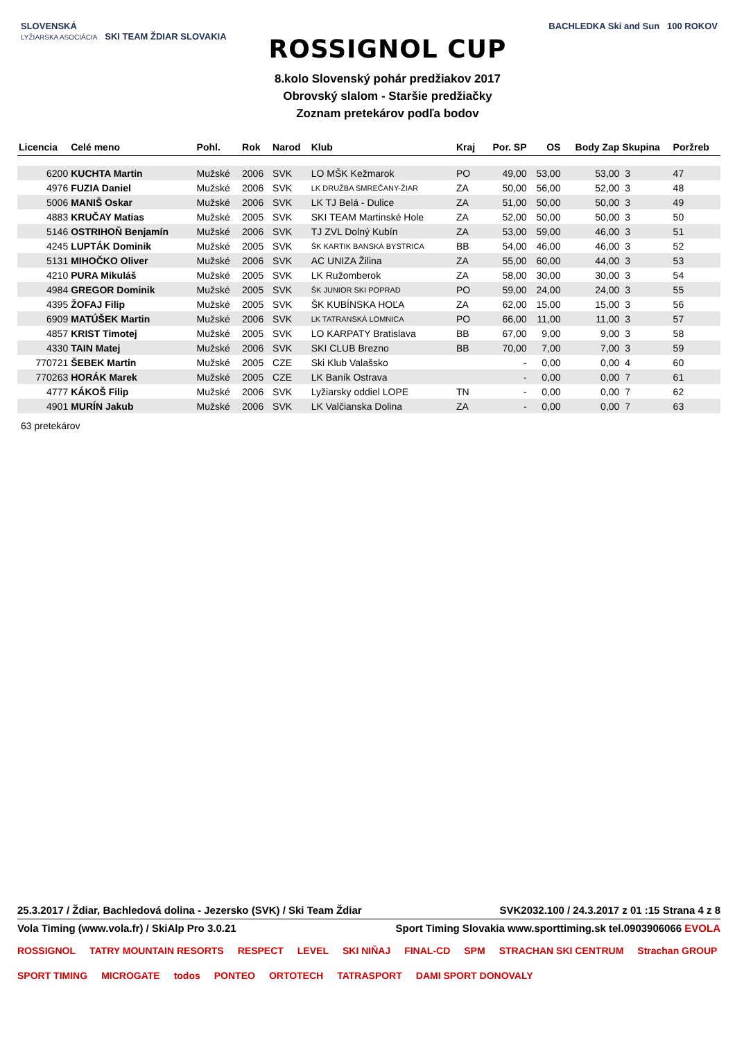SLOVENSKÁ
LYŽIARSKA ASOCIÁCIA SKI TEAM ŽDIAR SLOVAKIA
ROSSIGNOL CUP
8.kolo Slovenský pohár predžiakov 2017
Obrovský slalom - Staršie predžiačky
Zoznam pretekárov podľa bodov
BACHLEDKA Ski and Sun 100 ROKOV
| Licencia | Celé meno | Pohl. | Rok | Narod | Klub | Kraj | Por. SP | OS | Body Zap | Skupina | Poržreb |
| --- | --- | --- | --- | --- | --- | --- | --- | --- | --- | --- | --- |
| 6200 | KUCHTA Martin | Mužské | 2006 | SVK | LO MŠK Kežmarok | PO | 49,00 | 53,00 | 53,00 | 3 | 47 |
| 4976 | FUZIA Daniel | Mužské | 2006 | SVK | LK DRUŽBA SMREČANY-ŽIAR | ZA | 50,00 | 56,00 | 52,00 | 3 | 48 |
| 5006 | MANIŠ Oskar | Mužské | 2006 | SVK | LK TJ Belá - Dulice | ZA | 51,00 | 50,00 | 50,00 | 3 | 49 |
| 4883 | KRUČAY Matias | Mužské | 2005 | SVK | SKI TEAM Martinské Hole | ZA | 52,00 | 50,00 | 50,00 | 3 | 50 |
| 5146 | OSTRIHOŇ Benjamín | Mužské | 2006 | SVK | TJ ZVL Dolný Kubín | ZA | 53,00 | 59,00 | 46,00 | 3 | 51 |
| 4245 | LUPTÁK Dominik | Mužské | 2005 | SVK | ŠK KARTIK BANSKÁ BYSTRICA | BB | 54,00 | 46,00 | 46,00 | 3 | 52 |
| 5131 | MIHOČKO Oliver | Mužské | 2006 | SVK | AC UNIZA Žilina | ZA | 55,00 | 60,00 | 44,00 | 3 | 53 |
| 4210 | PURA Mikuláš | Mužské | 2005 | SVK | LK Ružomberok | ZA | 58,00 | 30,00 | 30,00 | 3 | 54 |
| 4984 | GREGOR Dominik | Mužské | 2005 | SVK | ŠK JUNIOR SKI POPRAD | PO | 59,00 | 24,00 | 24,00 | 3 | 55 |
| 4395 | ŽOFAJ Filip | Mužské | 2005 | SVK | ŠK KUBÍNSKA HOĽA | ZA | 62,00 | 15,00 | 15,00 | 3 | 56 |
| 6909 | MATÚŠEK Martin | Mužské | 2006 | SVK | LK TATRANSKÁ LOMNICA | PO | 66,00 | 11,00 | 11,00 | 3 | 57 |
| 4857 | KRIST Timotej | Mužské | 2005 | SVK | LO KARPATY Bratislava | BB | 67,00 | 9,00 | 9,00 | 3 | 58 |
| 4330 | TAIN Matej | Mužské | 2006 | SVK | SKI CLUB Brezno | BB | 70,00 | 7,00 | 7,00 | 3 | 59 |
| 770721 | ŠEBEK Martin | Mužské | 2005 | CZE | Ski Klub Valašsko | | - | 0,00 | 0,00 | 4 | 60 |
| 770263 | HORÁK Marek | Mužské | 2005 | CZE | LK Baník Ostrava | | - | 0,00 | 0,00 | 7 | 61 |
| 4777 | KÁKOŠ Filip | Mužské | 2006 | SVK | Lyžiarsky oddiel LOPE | TN | - | 0,00 | 0,00 | 7 | 62 |
| 4901 | MURÍN Jakub | Mužské | 2006 | SVK | LK Valčianska Dolina | ZA | - | 0,00 | 0,00 | 7 | 63 |
63 pretekárov
25.3.2017 / Ždiar, Bachledová dolina - Jezersko (SVK) / Ski Team Ždiar SVK2032.100 / 24.3.2017 z 01 :15 Strana 4 z 8
Vola Timing (www.vola.fr) / SkiAlp Pro 3.0.21 Sport Timing Slovakia www.sporttiming.sk tel.0903906066 EVOLA
ROSSIGNOL TATRY MOUNTAIN RESORTS RESPECT LEVEL SKI NIŇAJ FINAL-CD SPM STRACHAN SKI CENTRUM Strachan GROUP SPORT TIMING MICROGATE todos PONTEO ORTOTECH TATRASPORT DAMI SPORT DONOVALY